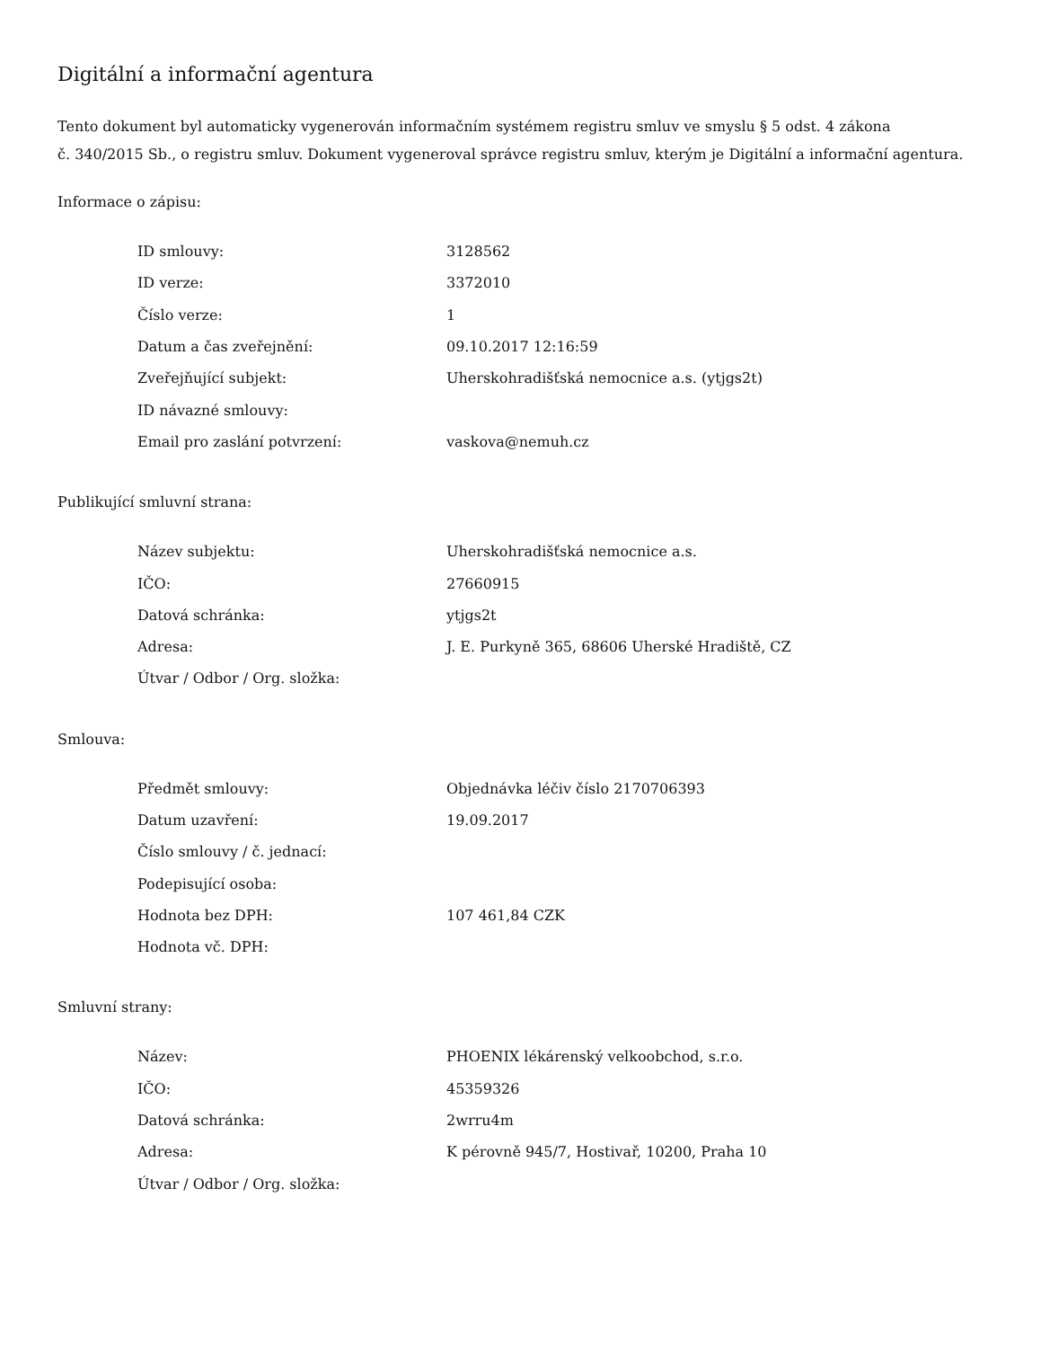Digitální a informační agentura
Tento dokument byl automaticky vygenerován informačním systémem registru smluv ve smyslu § 5 odst. 4 zákona
č. 340/2015 Sb., o registru smluv. Dokument vygeneroval správce registru smluv, kterým je Digitální a informační agentura.
Informace o zápisu:
| ID smlouvy: | 3128562 |
| ID verze: | 3372010 |
| Číslo verze: | 1 |
| Datum a čas zveřejnění: | 09.10.2017 12:16:59 |
| Zveřejňující subjekt: | Uherskohradišťská nemocnice a.s. (ytjgs2t) |
| ID návazné smlouvy: | |
| Email pro zaslání potvrzení: | vaskova@nemuh.cz |
Publikující smluvní strana:
| Název subjektu: | Uherskohradišťská nemocnice a.s. |
| IČO: | 27660915 |
| Datová schránka: | ytjgs2t |
| Adresa: | J. E. Purkyně 365, 68606 Uherské Hradiště, CZ |
| Útvar / Odbor / Org. složka: | |
Smlouva:
| Předmět smlouvy: | Objednávka léčiv číslo 2170706393 |
| Datum uzavření: | 19.09.2017 |
| Číslo smlouvy / č. jednací: | |
| Podepisující osoba: | |
| Hodnota bez DPH: | 107 461,84 CZK |
| Hodnota vč. DPH: | |
Smluvní strany:
| Název: | PHOENIX lékárenský velkoobchod, s.r.o. |
| IČO: | 45359326 |
| Datová schránka: | 2wrru4m |
| Adresa: | K pérovně 945/7, Hostivař, 10200, Praha 10 |
| Útvar / Odbor / Org. složka: | |